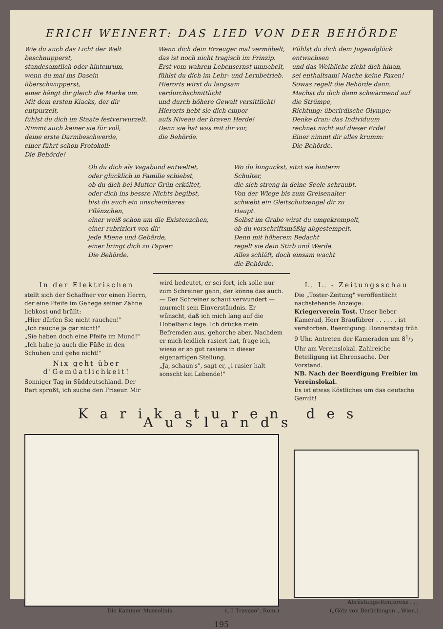ERICH WEINERT: DAS LIED VON DER BEHÖRDE
Wie du auch das Licht der Welt beschnupperst,
standesamtlich oder hintenrum,
wenn du mal ins Dasein überschwupperst,
einer hängt dir gleich die Marke um.
Mit dem ersten Kiacks, der dir entpurzelt,
fühlst du dich im Staate festverwurzelt.
Nimmt auch keiner sie für voll,
deine erste Darmbeschwerde,
einer führt schon Protokoll:
Die Behörde!
Wenn dich dein Erzeuger mal vermöbelt,
das ist noch nicht tragisch im Prinzip.
Erst vom wahren Lebensernst umnebelt,
fühlst du dich im Lehr- und Lernbetrieb.
Hierorts wirst du langsam verdurchschnittlicht
und durch höhere Gewalt versittlicht!
Hierorts hebt sie dich empor
aufs Niveau der braven Herde!
Denn sie hat was mit dir vor,
die Behörde.
Fühlst du dich dem Jugendglück entwachsen
und das Weibliche zieht dich hinan,
sei enthaltsam! Mache keine Faxen!
Sowas regelt die Behörde dann.
Machst du dich dann schwärmend auf die Strümpe,
Richtung: überirdische Olympe;
Denke dran: das Individuum
rechnet nicht auf dieser Erde!
Einer nimmt dir alles krumm:
Die Behörde.
Ob du dich als Vagabund entweltet,
oder glücklich in Familie schiebst,
ob du dich bei Mutter Grün erkältet,
oder dich ins bessre Nichts begibst,
bist du auch ein unscheinbares Pflänzchen,
einer weiß schon um die Existenzchen,
einer rubriziert von dir
jede Miene und Gebärde,
einer bringt dich zu Papier:
Die Behörde.
Wo du hinguckst, sitzt sie hinterm Schulter,
die sich streng in deine Seele schraubt.
Von der Wiege bis zum Greisenalter
schwebt ein Gleitschutzengel dir zu Haupt.
Selbst im Grabe wirst du umgekrempelt,
ob du vorschriftsmäßig abgestempelt.
Denn mit höherem Bedacht
regelt sie dein Stirb und Werde.
Alles schläft, doch einsam wacht
die Behörde.
In der Elektrischen
stellt sich der Schaffner vor einen Herrn, der eine Pfeife im Gehege seiner Zähne liebkost und brüllt:
„Hier dürfen Sie nicht rauchen!"
„Ich rauche ja gar nicht!"
„Sie haben doch eine Pfeife im Mund!"
„Ich habe ja auch die Füße in den Schuhen und gehe nicht!"
Nix geht über d'Gemüatlichkeit!
Sonniger Tag in Süddeutschland. Der Bart sproßt, ich suche den Friseur. Mir
wird bedeutet, er sei fort, ich solle nur zum Schreiner gehn, der könne das auch. — Der Schreiner schaut verwundert — murmelt sein Einverständnis. Er wünscht, daß ich mich lang auf die Hobelbank lege. Ich drücke mein Befremden aus, gehorche aber. Nachdem er mich leidlich rasiert hat, frage ich, wieso er so gut rasiere in dieser eigenartigen Stellung.
„Ja, schaun's", sagt er, „i rasier halt sonscht kei Lebende!"
L. L. - Zeitungsschau
Die „Toster-Zeitung" veröffentlicht nachstehende Anzeige:
Kriegerverein Tost. Unser lieber Kamerad, Herr Braufübrer . . . . . . ist verstorben. Beerdigung: Donnerstag früh 9 Uhr. Antreten der Kameraden um 81/2 Uhr am Vereinslokal. Zahlreiche Beteiligung ist Ehrensache. Der Vorstand.
NB. Nach der Beerdigung Freibier im Vereinslokal.
Es ist etwas Köstliches um das deutsche Gemüt!
Karikaturen des Auslands
Die Kammer Mussolinis. („Il Travaso", Rom.)
Abrüstungs-Konferenz . . .
(„Götz von Berlichingen", Wien.)
195